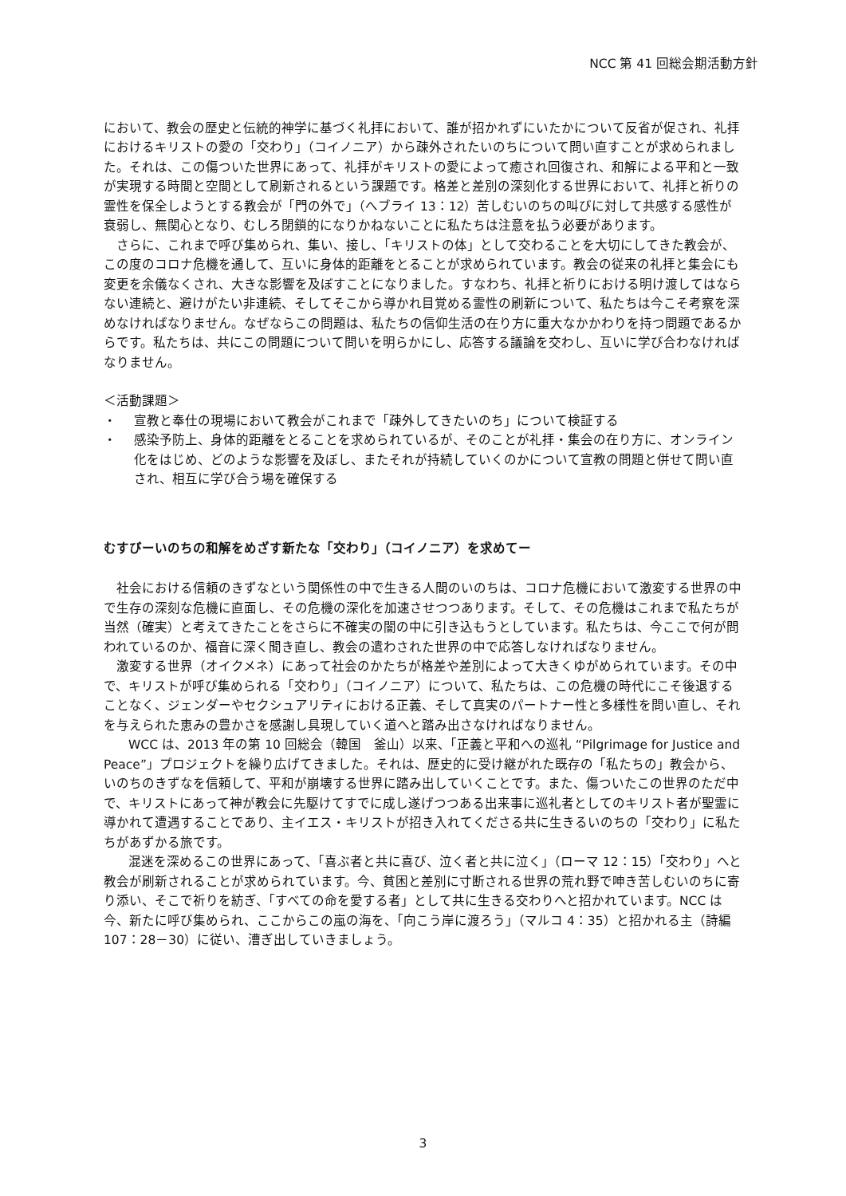NCC 第 41 回総会期活動方針
において、教会の歴史と伝統的神学に基づく礼拝において、誰が招かれずにいたかについて反省が促され、礼拝におけるキリストの愛の「交わり」（コイノニア）から疎外されたいのちについて問い直すことが求められました。それは、この傷ついた世界にあって、礼拝がキリストの愛によって癒され回復され、和解による平和と一致が実現する時間と空間として刷新されるという課題です。格差と差別の深刻化する世界において、礼拝と祈りの霊性を保全しようとする教会が「門の外で」（へブライ 13：12）苦しむいのちの叫びに対して共感する感性が衰弱し、無関心となり、むしろ閉鎖的になりかねないことに私たちは注意を払う必要があります。
さらに、これまで呼び集められ、集い、接し、「キリストの体」として交わることを大切にしてきた教会が、この度のコロナ危機を通して、互いに身体的距離をとることが求められています。教会の従来の礼拝と集会にも変更を余儀なくされ、大きな影響を及ぼすことになりました。すなわち、礼拝と祈りにおける明け渡してはならない連続と、避けがたい非連続、そしてそこから導かれ目覚める霊性の刷新について、私たちは今こそ考察を深めなければなりません。なぜならこの問題は、私たちの信仰生活の在り方に重大なかかわりを持つ問題であるからです。私たちは、共にこの問題について問いを明らかにし、応答する議論を交わし、互いに学び合わなければなりません。
＜活動課題＞
・ 宣教と奉仕の現場において教会がこれまで「疎外してきたいのち」について検証する
・ 感染予防上、身体的距離をとることを求められているが、そのことが礼拝・集会の在り方に、オンライン化をはじめ、どのような影響を及ぼし、またそれが持続していくのかについて宣教の問題と併せて問い直され、相互に学び合う場を確保する
むすびーいのちの和解をめざす新たな「交わり」（コイノニア）を求めてー
社会における信頼のきずなという関係性の中で生きる人間のいのちは、コロナ危機において激変する世界の中で生存の深刻な危機に直面し、その危機の深化を加速させつつあります。そして、その危機はこれまで私たちが当然（確実）と考えてきたことをさらに不確実の闇の中に引き込もうとしています。私たちは、今ここで何が問われているのか、福音に深く聞き直し、教会の遣わされた世界の中で応答しなければなりません。
激変する世界（オイクメネ）にあって社会のかたちが格差や差別によって大きくゆがめられています。その中で、キリストが呼び集められる「交わり」（コイノニア）について、私たちは、この危機の時代にこそ後退することなく、ジェンダーやセクシュアリティにおける正義、そして真実のパートナー性と多様性を問い直し、それを与えられた恵みの豊かさを感謝し具現していく道へと踏み出さなければなりません。
WCC は、2013 年の第 10 回総会（韓国　釜山）以来、「正義と平和への巡礼 “Pilgrimage for Justice and Peace”」プロジェクトを繰り広げてきました。それは、歴史的に受け継がれた既存の「私たちの」教会から、いのちのきずなを信頼して、平和が崩壊する世界に踏み出していくことです。また、傷ついたこの世界のただ中で、キリストにあって神が教会に先駆けてすでに成し遂げつつある出来事に巡礼者としてのキリスト者が聖霊に導かれて遭遇することであり、主イエス・キリストが招き入れてくださる共に生きるいのちの「交わり」に私たちがあずかる旅です。
混迷を深めるこの世界にあって、「喜ぶ者と共に喜び、泣く者と共に泣く」（ローマ 12：15）「交わり」へと教会が刷新されることが求められています。今、貧困と差別に寸断される世界の荒れ野で呻き苦しむいのちに寄り添い、そこで祈りを紡ぎ、「すべての命を愛する者」として共に生きる交わりへと招かれています。NCC は今、新たに呼び集められ、ここからこの嵐の海を、「向こう岸に渡ろう」（マルコ 4：35）と招かれる主（詩編 107：28－30）に従い、漕ぎ出していきましょう。
3